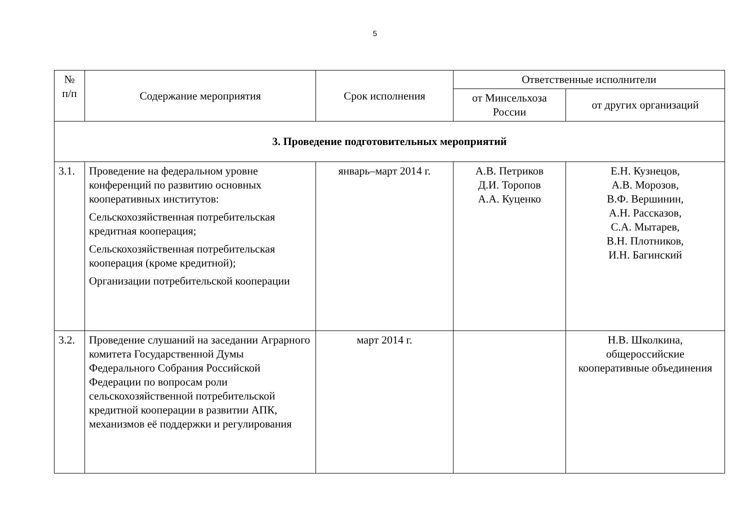5
| № п/п | Содержание мероприятия | Срок исполнения | Ответственные исполнители | |
| --- | --- | --- | --- | --- |
| | | | от Минсельхоза России | от других организаций |
| 3. Проведение подготовительных мероприятий | | | | |
| 3.1. | Проведение на федеральном уровне конференций по развитию основных кооперативных институтов: Сельскохозяйственная потребительская кредитная кооперация; Сельскохозяйственная потребительская кооперация (кроме кредитной); Организации потребительской кооперации | январь–март 2014 г. | А.В. Петриков Д.И. Торопов А.А. Куценко | Е.Н. Кузнецов, А.В. Морозов, В.Ф. Вершинин, А.Н. Рассказов, С.А. Мытарев, В.Н. Плотников, И.Н. Багинский |
| 3.2. | Проведение слушаний на заседании Аграрного комитета Государственной Думы Федерального Собрания Российской Федерации по вопросам роли сельскохозяйственной потребительской кредитной кооперации в развитии АПК, механизмов её поддержки и регулирования | март 2014 г. | | Н.В. Школкина, общероссийские кооперативные объединения |